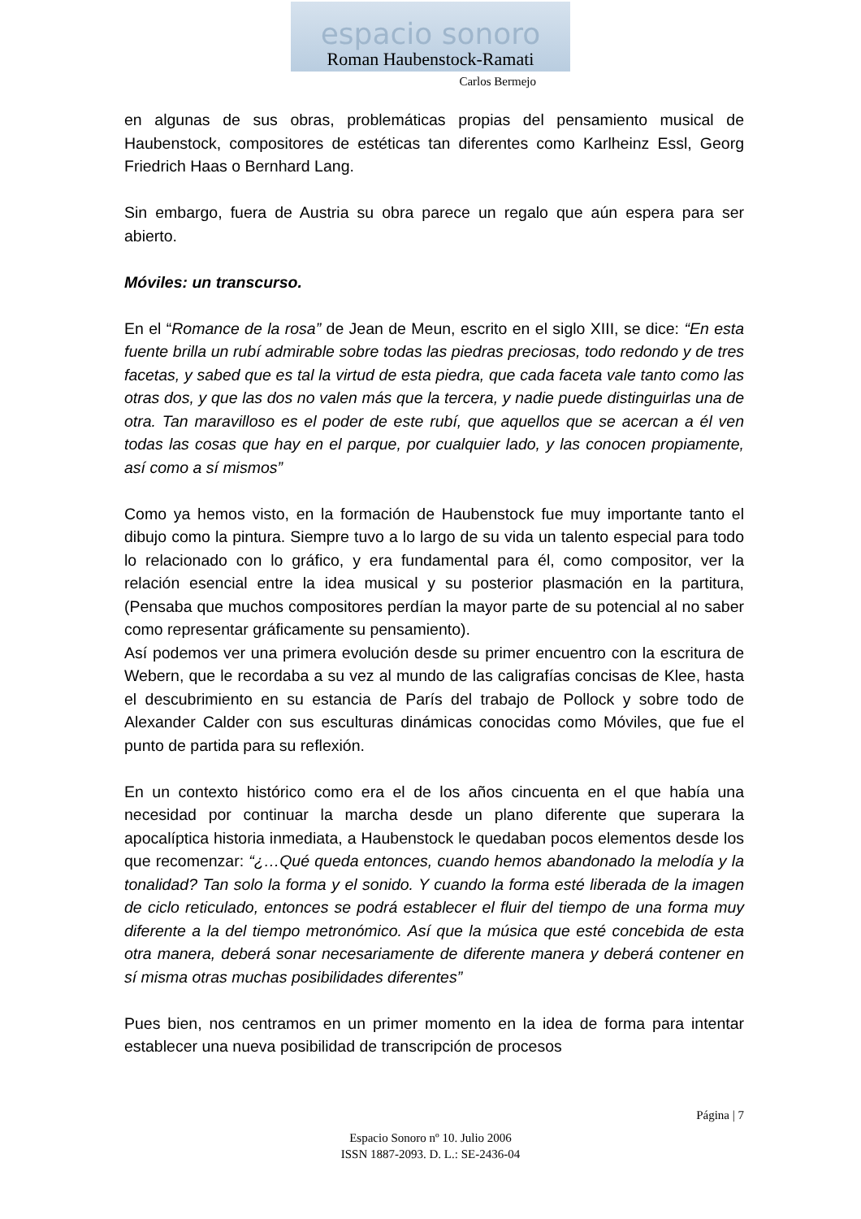espacio sonoro
Roman Haubenstock-Ramati
Carlos Bermejo
en algunas de sus obras, problemáticas propias del pensamiento musical de Haubenstock, compositores de estéticas tan diferentes como Karlheinz Essl, Georg Friedrich Haas o Bernhard Lang.
Sin embargo, fuera de Austria su obra parece un regalo que aún espera para ser abierto.
Móviles: un transcurso.
En el “Romance de la rosa” de Jean de Meun, escrito en el siglo XIII, se dice: “En esta fuente brilla un rubí admirable sobre todas las piedras preciosas, todo redondo y de tres facetas, y sabed que es tal la virtud de esta piedra, que cada faceta vale tanto como las otras dos, y que las dos no valen más que la tercera, y nadie puede distinguirlas una de otra. Tan maravilloso es el poder de este rubí, que aquellos que se acercan a él ven todas las cosas que hay en el parque, por cualquier lado, y las conocen propiamente, así como a sí mismos”
Como ya hemos visto, en la formación de Haubenstock fue muy importante tanto el dibujo como la pintura. Siempre tuvo a lo largo de su vida un talento especial para todo lo relacionado con lo gráfico, y era fundamental para él, como compositor, ver la relación esencial entre la idea musical y su posterior plasmación en la partitura, (Pensaba que muchos compositores perdían la mayor parte de su potencial al no saber como representar gráficamente su pensamiento).
Así podemos ver una primera evolución desde su primer encuentro con la escritura de Webern, que le recordaba a su vez al mundo de las caligrafías concisas de Klee, hasta el descubrimiento en su estancia de París del trabajo de Pollock y sobre todo de Alexander Calder con sus esculturas dinámicas conocidas como Móviles, que fue el punto de partida para su reflexión.
En un contexto histórico como era el de los años cincuenta en el que había una necesidad por continuar la marcha desde un plano diferente que superara la apocalíptica historia inmediata, a Haubenstock le quedaban pocos elementos desde los que recomenzar: “¿…Qué queda entonces, cuando hemos abandonado la melodía y la tonalidad? Tan solo la forma y el sonido. Y cuando la forma esté liberada de la imagen de ciclo reticulado, entonces se podrá establecer el fluir del tiempo de una forma muy diferente a la del tiempo metronómico. Así que la música que esté concebida de esta otra manera, deberá sonar necesariamente de diferente manera y deberá contener en sí misma otras muchas posibilidades diferentes”
Pues bien, nos centramos en un primer momento en la idea de forma para intentar establecer una nueva posibilidad de transcripción de procesos
Página | 7
Espacio Sonoro nº 10. Julio 2006
ISSN 1887-2093. D. L.: SE-2436-04